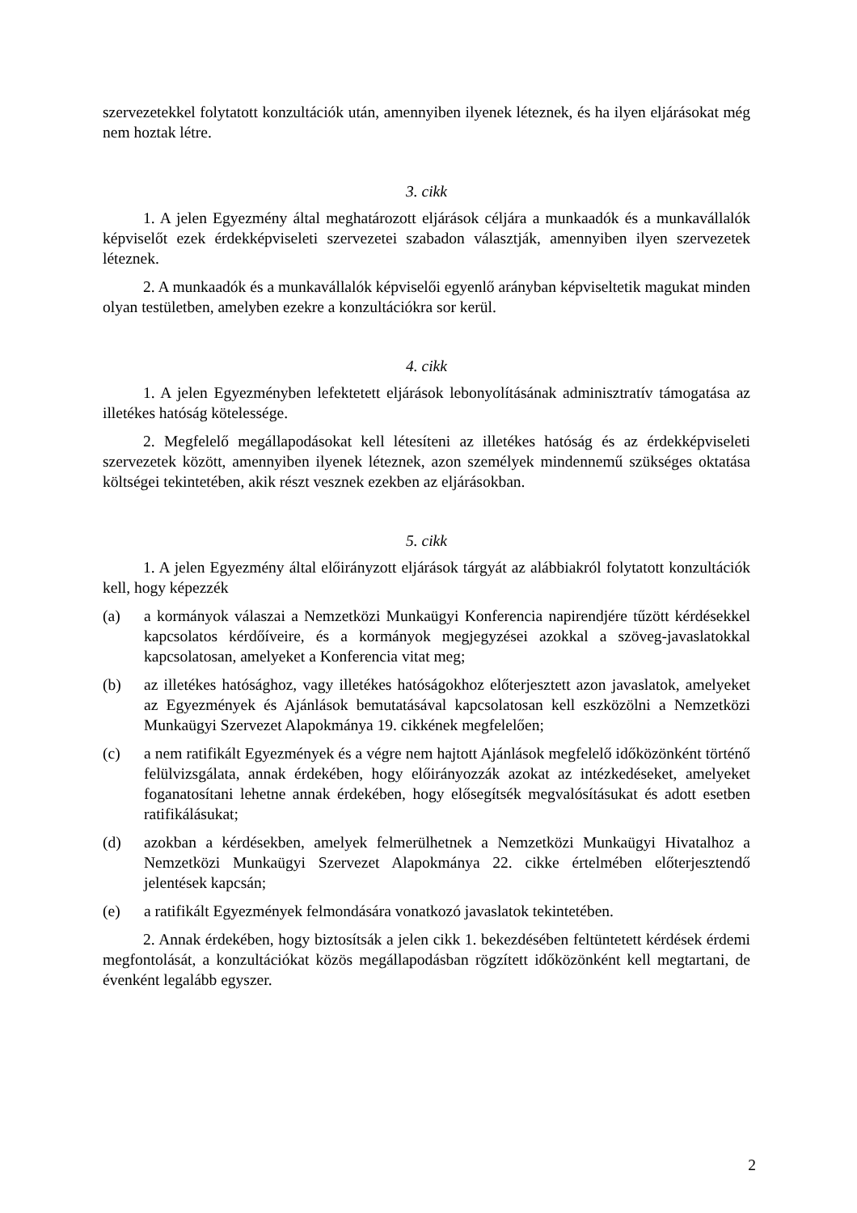szervezetekkel folytatott konzultációk után, amennyiben ilyenek léteznek, és ha ilyen eljárásokat még nem hoztak létre.
3. cikk
1. A jelen Egyezmény által meghatározott eljárások céljára a munkaadók és a munkavállalók képviselőt ezek érdekképviseleti szervezetei szabadon választják, amennyiben ilyen szervezetek léteznek.
2. A munkaadók és a munkavállalók képviselői egyenlő arányban képviseltetik magukat minden olyan testületben, amelyben ezekre a konzultációkra sor kerül.
4. cikk
1. A jelen Egyezményben lefektetett eljárások lebonyolításának adminisztratív támogatása az illetékes hatóság kötelessége.
2. Megfelelő megállapodásokat kell létesíteni az illetékes hatóság és az érdekképviseleti szervezetek között, amennyiben ilyenek léteznek, azon személyek mindennemű szükséges oktatása költségei tekintetében, akik részt vesznek ezekben az eljárásokban.
5. cikk
1. A jelen Egyezmény által előirányzott eljárások tárgyát az alábbiakról folytatott konzultációk kell, hogy képezzék
(a) a kormányok válaszai a Nemzetközi Munkaügyi Konferencia napirendjére tűzött kérdésekkel kapcsolatos kérdőíveire, és a kormányok megjegyzései azokkal a szöveg-javaslatokkal kapcsolatosan, amelyeket a Konferencia vitat meg;
(b) az illetékes hatósághoz, vagy illetékes hatóságokhoz előterjesztett azon javaslatok, amelyeket az Egyezmények és Ajánlások bemutatásával kapcsolatosan kell eszközölni a Nemzetközi Munkaügyi Szervezet Alapokmánya 19. cikkének megfelelően;
(c) a nem ratifikált Egyezmények és a végre nem hajtott Ajánlások megfelelő időközönként történő felülvizsgálata, annak érdekében, hogy előirányozzák azokat az intézkedéseket, amelyeket foganatosítani lehetne annak érdekében, hogy elősegítsék megvalósításukat és adott esetben ratifikálásukat;
(d) azokban a kérdésekben, amelyek felmerülhetnek a Nemzetközi Munkaügyi Hivatalhoz a Nemzetközi Munkaügyi Szervezet Alapokmánya 22. cikke értelmében előterjesztendő jelentések kapcsán;
(e) a ratifikált Egyezmények felmondására vonatkozó javaslatok tekintetében.
2. Annak érdekében, hogy biztosítsák a jelen cikk 1. bekezdésében feltüntetett kérdések érdemi megfontolását, a konzultációkat közös megállapodásban rögzített időközönként kell megtartani, de évenként legalább egyszer.
2